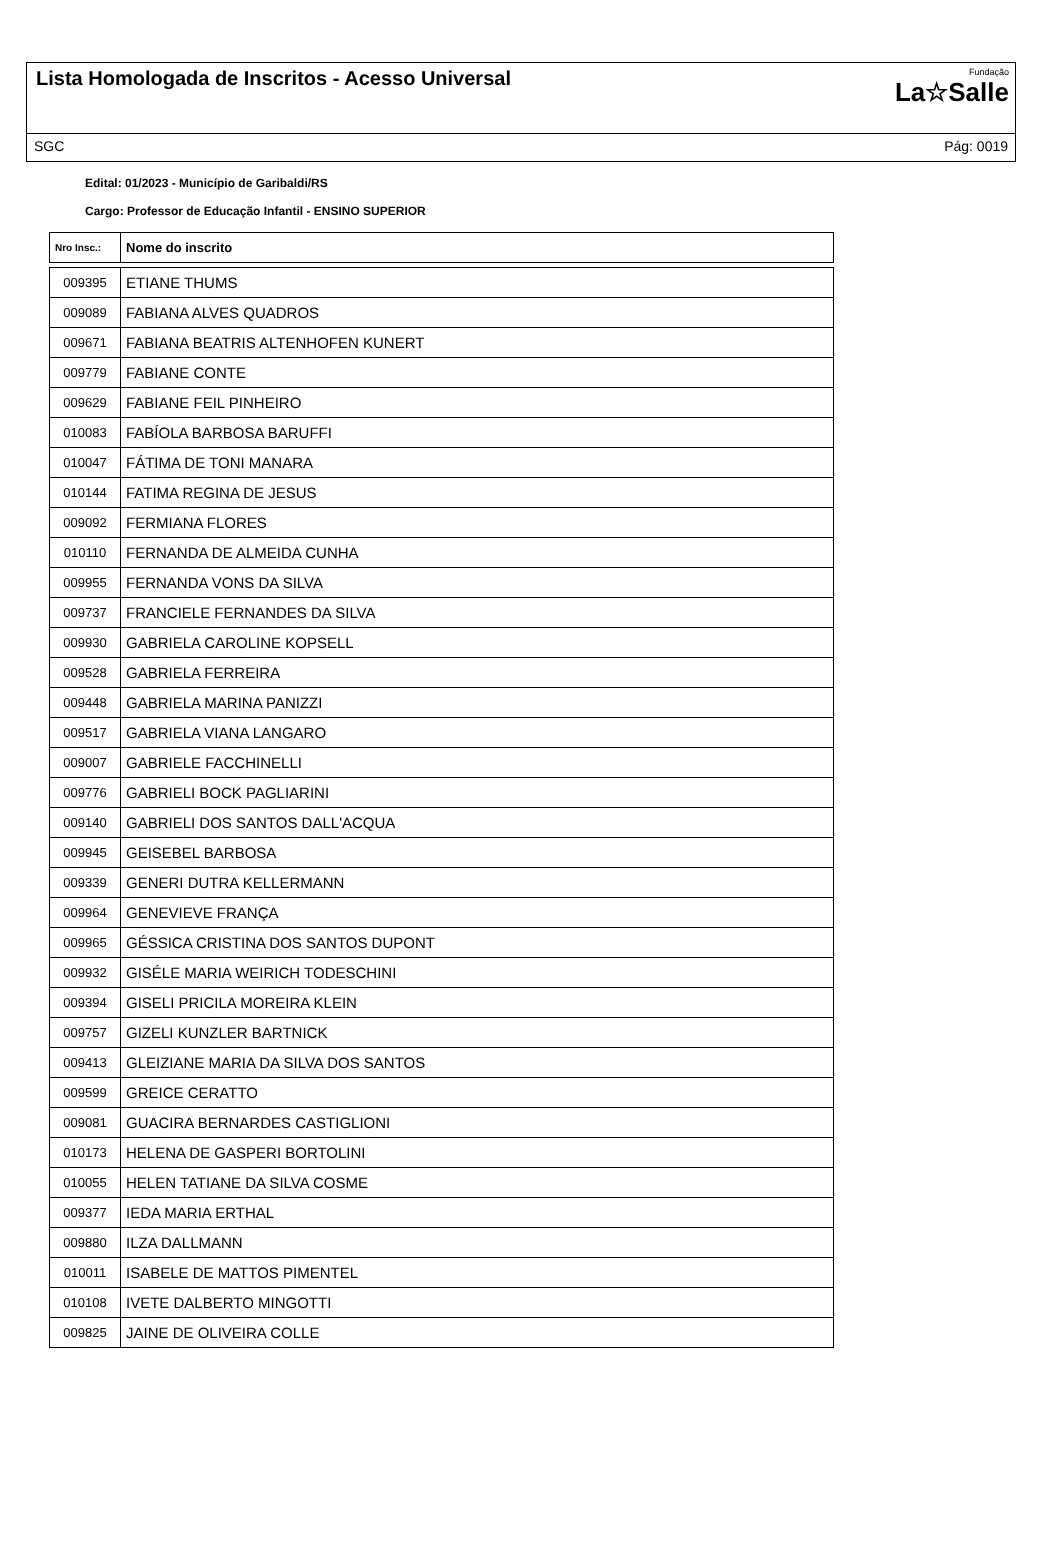Lista Homologada de Inscritos - Acesso Universal
Fundação
La☆Salle
SGC Pág: 0019
Edital: 01/2023 - Município de Garibaldi/RS
Cargo: Professor de Educação Infantil - ENSINO SUPERIOR
| Nro Insc.: | Nome do inscrito |
| --- | --- |
| 009395 | ETIANE THUMS |
| 009089 | FABIANA ALVES QUADROS |
| 009671 | FABIANA BEATRIS ALTENHOFEN KUNERT |
| 009779 | FABIANE CONTE |
| 009629 | FABIANE FEIL PINHEIRO |
| 010083 | FABÍOLA BARBOSA BARUFFI |
| 010047 | FÁTIMA DE TONI MANARA |
| 010144 | FATIMA REGINA DE JESUS |
| 009092 | FERMIANA FLORES |
| 010110 | FERNANDA DE ALMEIDA CUNHA |
| 009955 | FERNANDA VONS DA SILVA |
| 009737 | FRANCIELE FERNANDES DA SILVA |
| 009930 | GABRIELA CAROLINE KOPSELL |
| 009528 | GABRIELA FERREIRA |
| 009448 | GABRIELA MARINA PANIZZI |
| 009517 | GABRIELA VIANA LANGARO |
| 009007 | GABRIELE FACCHINELLI |
| 009776 | GABRIELI BOCK PAGLIARINI |
| 009140 | GABRIELI DOS SANTOS DALL'ACQUA |
| 009945 | GEISEBEL BARBOSA |
| 009339 | GENERI DUTRA KELLERMANN |
| 009964 | GENEVIEVE FRANÇA |
| 009965 | GÉSSICA CRISTINA DOS SANTOS DUPONT |
| 009932 | GISÉLE MARIA WEIRICH TODESCHINI |
| 009394 | GISELI PRICILA MOREIRA KLEIN |
| 009757 | GIZELI KUNZLER BARTNICK |
| 009413 | GLEIZIANE MARIA DA SILVA DOS SANTOS |
| 009599 | GREICE CERATTO |
| 009081 | GUACIRA BERNARDES CASTIGLIONI |
| 010173 | HELENA DE GASPERI BORTOLINI |
| 010055 | HELEN TATIANE DA SILVA COSME |
| 009377 | IEDA MARIA ERTHAL |
| 009880 | ILZA DALLMANN |
| 010011 | ISABELE DE MATTOS PIMENTEL |
| 010108 | IVETE DALBERTO MINGOTTI |
| 009825 | JAINE DE OLIVEIRA COLLE |